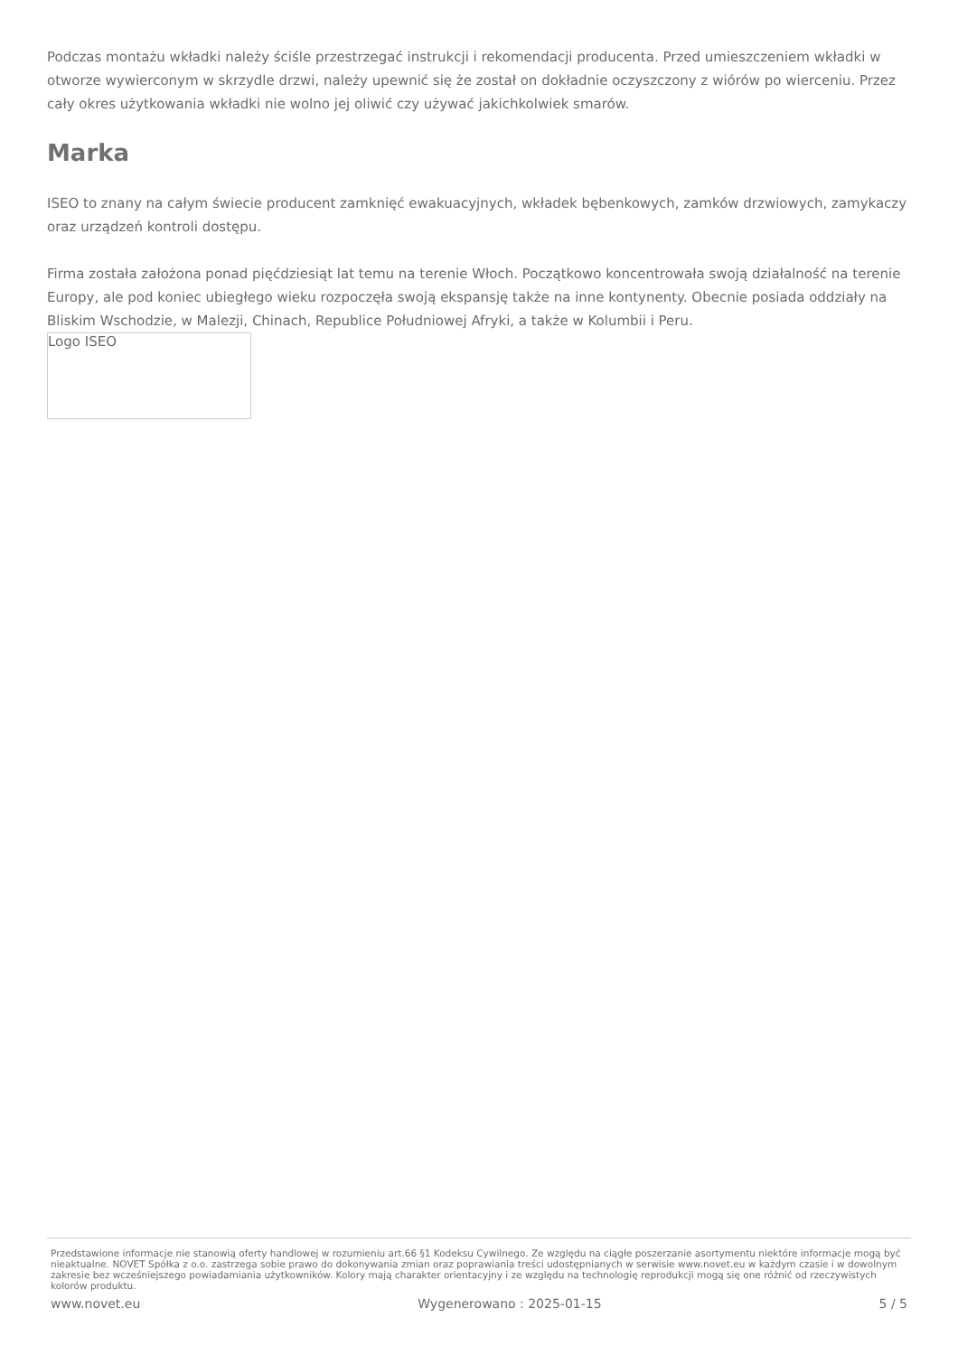Podczas montażu wkładki należy ściśle przestrzegać instrukcji i rekomendacji producenta. Przed umieszczeniem wkładki w otworze wywierconym w skrzydle drzwi, należy upewnić się że został on dokładnie oczyszczony z wiórów po wierceniu. Przez cały okres użytkowania wkładki nie wolno jej oliwić czy używać jakichkolwiek smarów.
Marka
ISEO to znany na całym świecie producent zamknięć ewakuacyjnych, wkładek bębenkowych, zamków drzwiowych, zamykaczy oraz urządzeń kontroli dostępu.
Firma została założona ponad pięćdziesiąt lat temu na terenie Włoch. Początkowo koncentrowała swoją działalność na terenie Europy, ale pod koniec ubiegłego wieku rozpoczęła swoją ekspansję także na inne kontynenty. Obecnie posiada oddziały na Bliskim Wschodzie, w Malezji, Chinach, Republice Południowej Afryki, a także w Kolumbii i Peru.
Logo ISEO
Przedstawione informacje nie stanowią oferty handlowej w rozumieniu art.66 §1 Kodeksu Cywilnego. Ze względu na ciągłe poszerzanie asortymentu niektóre informacje mogą być nieaktualne. NOVET Spółka z o.o. zastrzega sobie prawo do dokonywania zmian oraz poprawiania treści udostępnianych w serwisie www.novet.eu w każdym czasie i w dowolnym zakresie bez wcześniejszego powiadamiania użytkowników. Kolory mają charakter orientacyjny i ze względu na technologię reprodukcji mogą się one różnić od rzeczywistych kolorów produktu.
www.novet.eu Wygenerowano : 2025-01-15 5 / 5